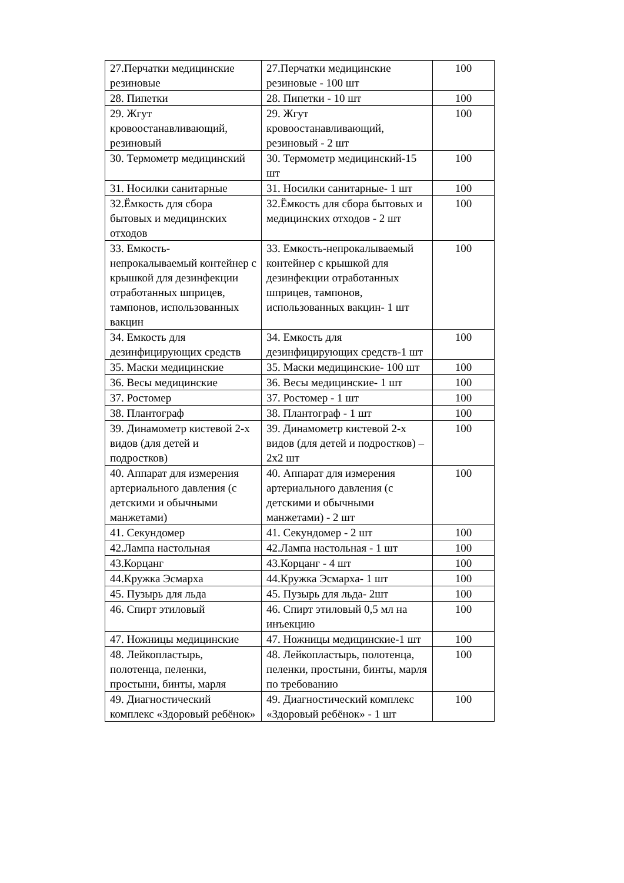| 27.Перчатки медицинские резиновые | 27.Перчатки медицинские резиновые - 100 шт | 100 |
| 28. Пипетки | 28. Пипетки - 10 шт | 100 |
| 29. Жгут кровоостанавливающий, резиновый | 29. Жгут кровоостанавливающий, резиновый - 2 шт | 100 |
| 30. Термометр медицинский | 30. Термометр медицинский-15 шт | 100 |
| 31. Носилки санитарные | 31. Носилки санитарные- 1 шт | 100 |
| 32.Ёмкость для сбора бытовых и медицинских отходов | 32.Ёмкость для сбора бытовых и медицинских отходов - 2 шт | 100 |
| 33. Емкость-непрокалываемый контейнер с крышкой для дезинфекции отработанных шприцев, тампонов, использованных вакцин | 33. Емкость-непрокалываемый контейнер с крышкой для дезинфекции отработанных шприцев, тампонов, использованных вакцин- 1 шт | 100 |
| 34. Емкость для дезинфицирующих средств | 34. Емкость для дезинфицирующих средств-1 шт | 100 |
| 35. Маски медицинские | 35. Маски медицинские- 100 шт | 100 |
| 36. Весы медицинские | 36. Весы медицинские- 1 шт | 100 |
| 37. Ростомер | 37. Ростомер - 1 шт | 100 |
| 38. Плантограф | 38. Плантограф - 1 шт | 100 |
| 39. Динамометр кистевой 2-х видов (для детей и подростков) | 39. Динамометр кистевой 2-х видов (для детей и подростков) – 2х2 шт | 100 |
| 40. Аппарат для измерения артериального давления (с детскими и обычными манжетами) | 40. Аппарат для измерения артериального давления (с детскими и обычными манжетами) - 2 шт | 100 |
| 41. Секундомер | 41. Секундомер - 2 шт | 100 |
| 42.Лампа настольная | 42.Лампа настольная - 1 шт | 100 |
| 43.Корцанг | 43.Корцанг - 4 шт | 100 |
| 44.Кружка Эсмарха | 44.Кружка Эсмарха- 1 шт | 100 |
| 45. Пузырь для льда | 45. Пузырь для льда- 2шт | 100 |
| 46. Спирт этиловый | 46. Спирт этиловый 0,5 мл на инъекцию | 100 |
| 47. Ножницы медицинские | 47. Ножницы медицинские-1 шт | 100 |
| 48. Лейкопластырь, полотенца, пеленки, простыни, бинты, марля | 48. Лейкопластырь, полотенца, пеленки, простыни, бинты, марля по требованию | 100 |
| 49. Диагностический комплекс «Здоровый ребёнок» | 49. Диагностический комплекс «Здоровый ребёнок» - 1 шт | 100 |